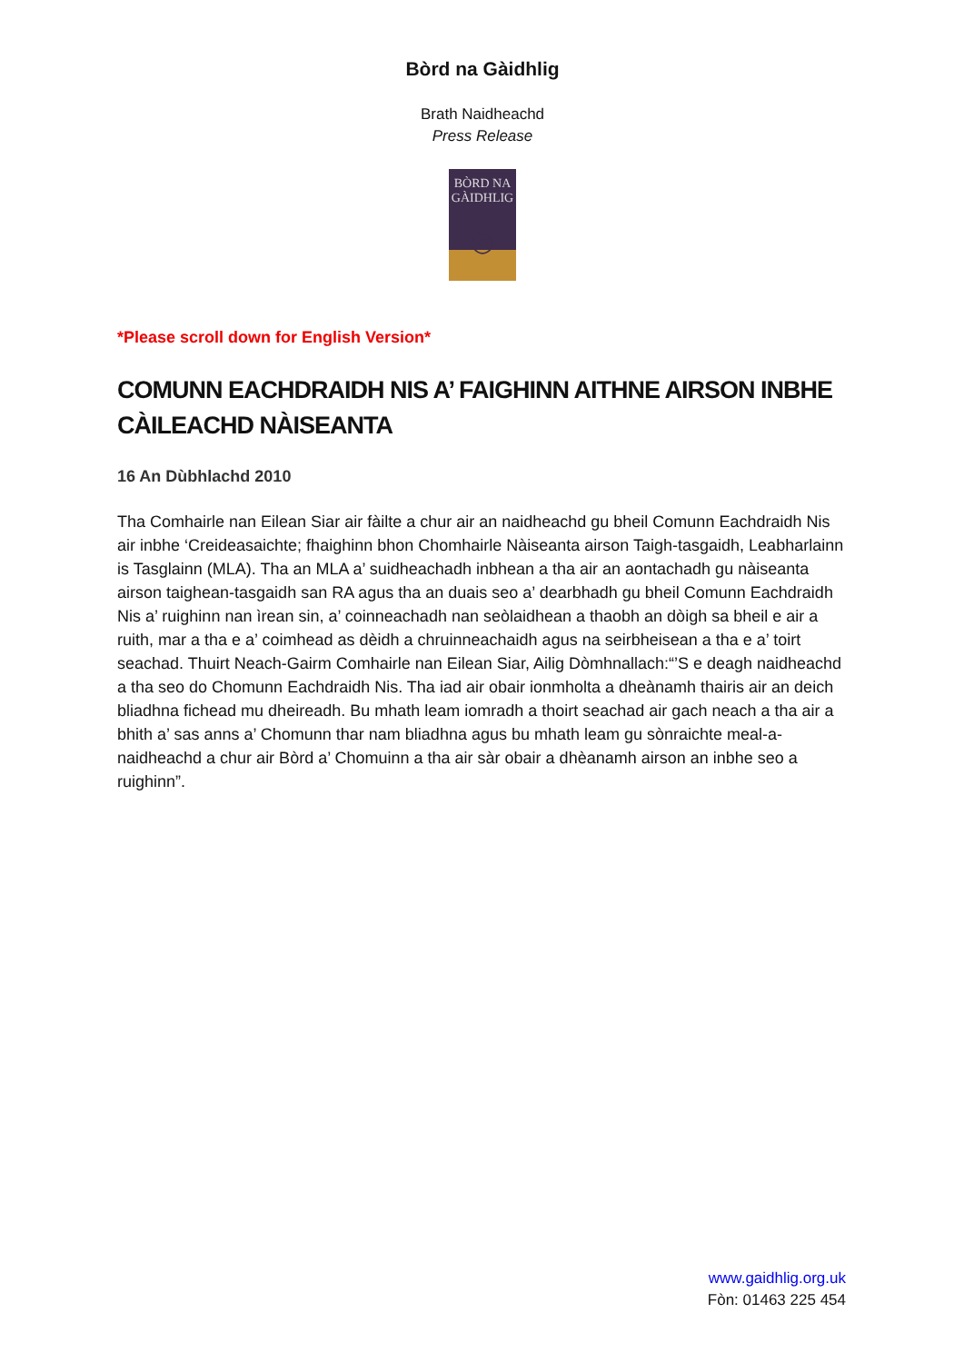Bòrd na Gàidhlig
Brath Naidheachd
Press Release
BÒRD NA
GÀIDHLIG
◎
*Please scroll down for English Version*
COMUNN EACHDRAIDH NIS A’ FAIGHINN AITHNE AIRSON INBHE CÀILEACHD NÀISEANTA
16 An Dùbhlachd 2010
Tha Comhairle nan Eilean Siar air fàilte a chur air an naidheachd gu bheil Comunn Eachdraidh Nis air inbhe ‘Creideasaichte; fhaighinn bhon Chomhairle Nàiseanta airson Taigh-tasgaidh, Leabharlainn is Tasglainn (MLA). Tha an MLA a’ suidheachadh inbhean a tha air an aontachadh gu nàiseanta airson taighean-tasgaidh san RA agus tha an duais seo a’ dearbhadh gu bheil Comunn Eachdraidh Nis a’ ruighinn nan ìrean sin, a’ coinneachadh nan seòlaidhean a thaobh an dòigh sa bheil e air a ruith, mar a tha e a’ coimhead as dèidh a chruinneachaidh agus na seirbheisean a tha e a’ toirt seachad. Thuirt Neach-Gairm Comhairle nan Eilean Siar, Ailig Dòmhnallach:“’S e deagh naidheachd a tha seo do Chomunn Eachdraidh Nis. Tha iad air obair ionmholta a dheànamh thairis air an deich bliadhna fichead mu dheireadh. Bu mhath leam iomradh a thoirt seachad air gach neach a tha air a bhith a’ sas anns a’ Chomunn thar nam bliadhna agus bu mhath leam gu sònraichte meal-a-naidheachd a chur air Bòrd a’ Chomuinn a tha air sàr obair a dhèanamh airson an inbhe seo a ruighinn”.
www.gaidhlig.org.uk
Fòn: 01463 225 454